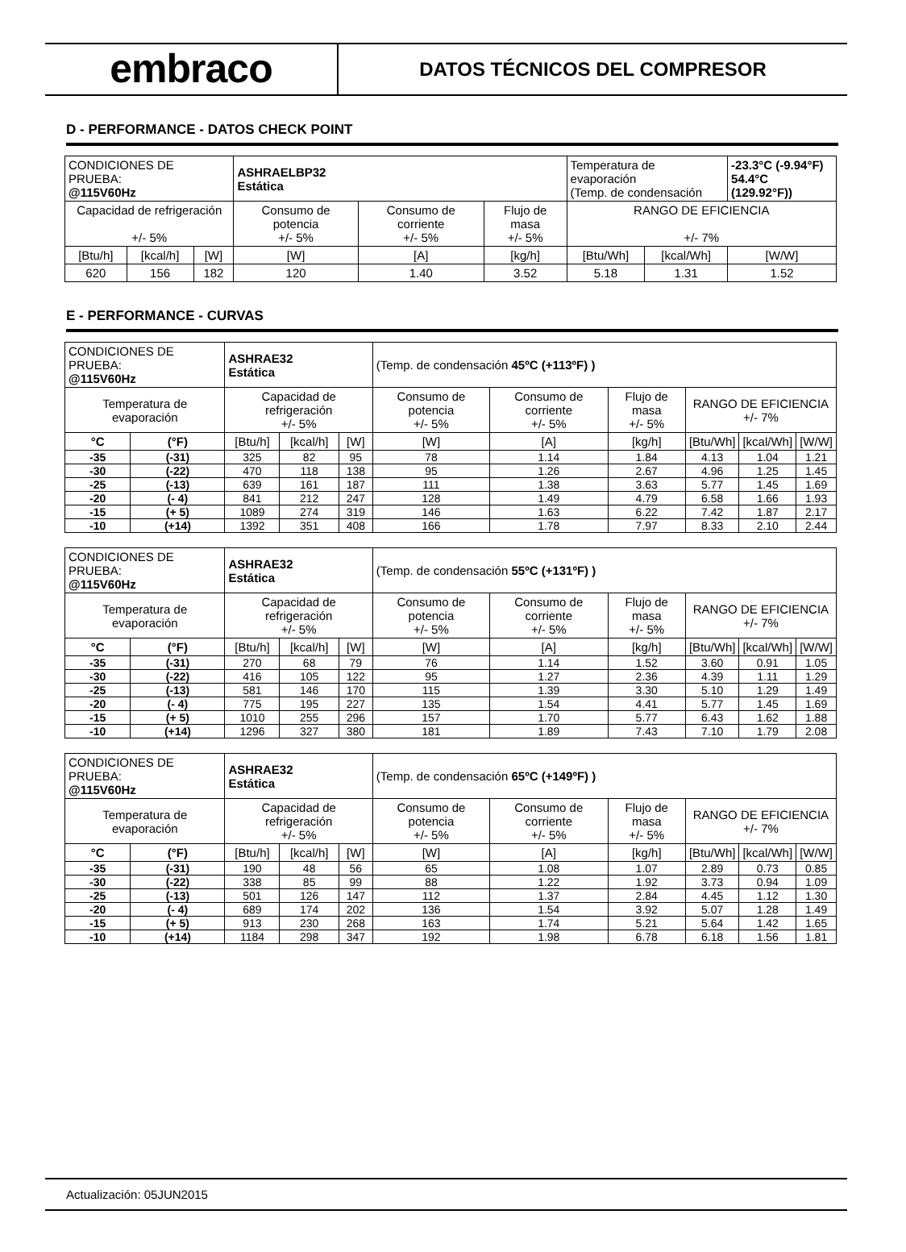embraco
DATOS TÉCNICOS DEL COMPRESOR
D - PERFORMANCE - DATOS CHECK POINT
| CONDICIONES DE PRUEBA: @115V60Hz | | | ASHRAELBP32 Estática | | | Temperatura de evaporación (Temp. de condensación | | -23.3°C (-9.94°F) 54.4°C (129.92°F)) |
| Capacidad de refrigeración +/- 5% | | | Consumo de potencia +/- 5% | Consumo de corriente +/- 5% | Flujo de masa +/- 5% | RANGO DE EFICIENCIA +/- 7% | | |
| [Btu/h] | [kcal/h] | [W] | [W] | [A] | [kg/h] | [Btu/Wh] | [kcal/Wh] | [W/W] |
| 620 | 156 | 182 | 120 | 1.40 | 3.52 | 5.18 | 1.31 | 1.52 |
E - PERFORMANCE - CURVAS
| CONDICIONES DE PRUEBA: @115V60Hz | | ASHRAE32 Estática | | | (Temp. de condensación 45ºC (+113ºF) ) | | | | | |
| Temperatura de evaporación | | Capacidad de refrigeración +/- 5% | | | Consumo de potencia +/- 5% | Consumo de corriente +/- 5% | Flujo de masa +/- 5% | RANGO DE EFICIENCIA +/- 7% | | |
| °C | (°F) | [Btu/h] | [kcal/h] | [W] | [W] | [A] | [kg/h] | [Btu/Wh] | [kcal/Wh] | [W/W] |
| -35 | (-31) | 325 | 82 | 95 | 78 | 1.14 | 1.84 | 4.13 | 1.04 | 1.21 |
| -30 | (-22) | 470 | 118 | 138 | 95 | 1.26 | 2.67 | 4.96 | 1.25 | 1.45 |
| -25 | (-13) | 639 | 161 | 187 | 111 | 1.38 | 3.63 | 5.77 | 1.45 | 1.69 |
| -20 | (- 4) | 841 | 212 | 247 | 128 | 1.49 | 4.79 | 6.58 | 1.66 | 1.93 |
| -15 | (+ 5) | 1089 | 274 | 319 | 146 | 1.63 | 6.22 | 7.42 | 1.87 | 2.17 |
| -10 | (+14) | 1392 | 351 | 408 | 166 | 1.78 | 7.97 | 8.33 | 2.10 | 2.44 |
| CONDICIONES DE PRUEBA: @115V60Hz | | ASHRAE32 Estática | | | (Temp. de condensación 55ºC (+131ºF) ) | | | | | |
| Temperatura de evaporación | | Capacidad de refrigeración +/- 5% | | | Consumo de potencia +/- 5% | Consumo de corriente +/- 5% | Flujo de masa +/- 5% | RANGO DE EFICIENCIA +/- 7% | | |
| °C | (°F) | [Btu/h] | [kcal/h] | [W] | [W] | [A] | [kg/h] | [Btu/Wh] | [kcal/Wh] | [W/W] |
| -35 | (-31) | 270 | 68 | 79 | 76 | 1.14 | 1.52 | 3.60 | 0.91 | 1.05 |
| -30 | (-22) | 416 | 105 | 122 | 95 | 1.27 | 2.36 | 4.39 | 1.11 | 1.29 |
| -25 | (-13) | 581 | 146 | 170 | 115 | 1.39 | 3.30 | 5.10 | 1.29 | 1.49 |
| -20 | (- 4) | 775 | 195 | 227 | 135 | 1.54 | 4.41 | 5.77 | 1.45 | 1.69 |
| -15 | (+ 5) | 1010 | 255 | 296 | 157 | 1.70 | 5.77 | 6.43 | 1.62 | 1.88 |
| -10 | (+14) | 1296 | 327 | 380 | 181 | 1.89 | 7.43 | 7.10 | 1.79 | 2.08 |
| CONDICIONES DE PRUEBA: @115V60Hz | | ASHRAE32 Estática | | | (Temp. de condensación 65ºC (+149ºF) ) | | | | | |
| Temperatura de evaporación | | Capacidad de refrigeración +/- 5% | | | Consumo de potencia +/- 5% | Consumo de corriente +/- 5% | Flujo de masa +/- 5% | RANGO DE EFICIENCIA +/- 7% | | |
| °C | (°F) | [Btu/h] | [kcal/h] | [W] | [W] | [A] | [kg/h] | [Btu/Wh] | [kcal/Wh] | [W/W] |
| -35 | (-31) | 190 | 48 | 56 | 65 | 1.08 | 1.07 | 2.89 | 0.73 | 0.85 |
| -30 | (-22) | 338 | 85 | 99 | 88 | 1.22 | 1.92 | 3.73 | 0.94 | 1.09 |
| -25 | (-13) | 501 | 126 | 147 | 112 | 1.37 | 2.84 | 4.45 | 1.12 | 1.30 |
| -20 | (- 4) | 689 | 174 | 202 | 136 | 1.54 | 3.92 | 5.07 | 1.28 | 1.49 |
| -15 | (+ 5) | 913 | 230 | 268 | 163 | 1.74 | 5.21 | 5.64 | 1.42 | 1.65 |
| -10 | (+14) | 1184 | 298 | 347 | 192 | 1.98 | 6.78 | 6.18 | 1.56 | 1.81 |
Actualización: 05JUN2015